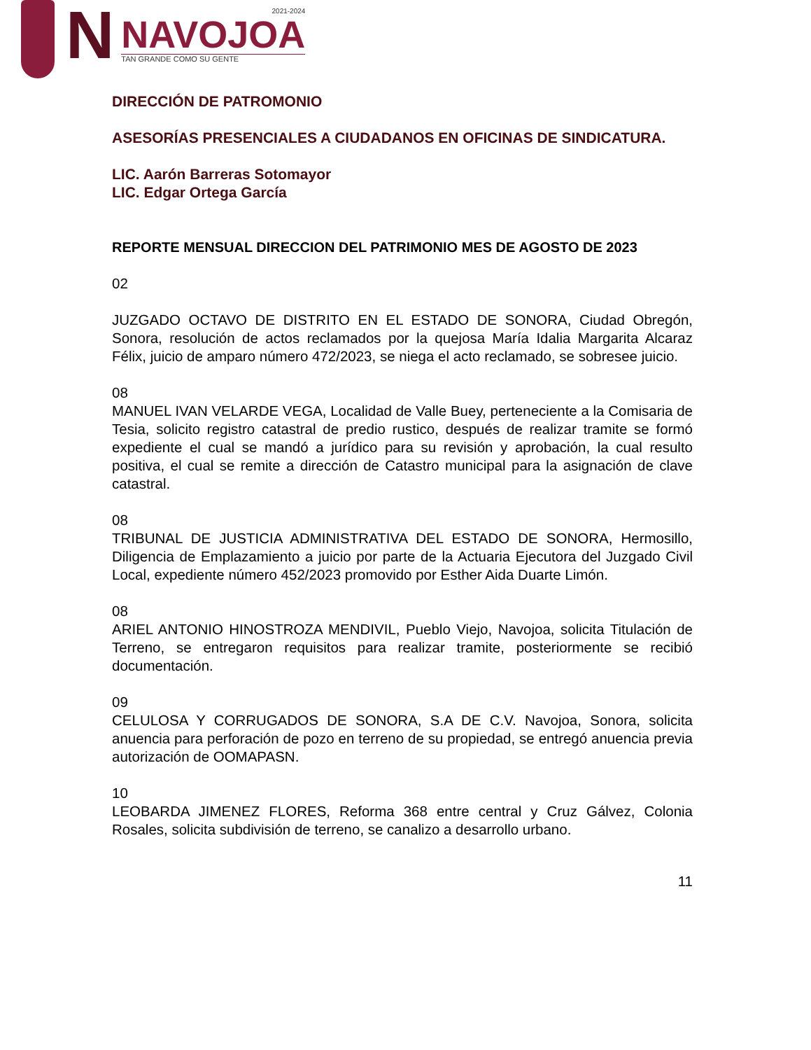N
2021-2024
NAVOJOA
TAN GRANDE COMO SU GENTE
DIRECCIÓN DE PATROMONIO
ASESORÍAS PRESENCIALES A CIUDADANOS EN OFICINAS DE SINDICATURA.
LIC. Aarón Barreras Sotomayor
LIC. Edgar Ortega García
REPORTE MENSUAL DIRECCION DEL PATRIMONIO MES DE AGOSTO DE 2023
02
JUZGADO OCTAVO DE DISTRITO EN EL ESTADO DE SONORA, Ciudad Obregón, Sonora, resolución de actos reclamados por la quejosa María Idalia Margarita Alcaraz Félix, juicio de amparo número 472/2023, se niega el acto reclamado, se sobresee juicio.
08
MANUEL IVAN VELARDE VEGA, Localidad de Valle Buey, perteneciente a la Comisaria de Tesia, solicito registro catastral de predio rustico, después de realizar tramite se formó expediente el cual se mandó a jurídico para su revisión y aprobación, la cual resulto positiva, el cual se remite a dirección de Catastro municipal para la asignación de clave catastral.
08
TRIBUNAL DE JUSTICIA ADMINISTRATIVA DEL ESTADO DE SONORA, Hermosillo, Diligencia de Emplazamiento a juicio por parte de la Actuaria Ejecutora del Juzgado Civil Local, expediente número 452/2023 promovido por Esther Aida Duarte Limón.
08
ARIEL ANTONIO HINOSTROZA MENDIVIL, Pueblo Viejo, Navojoa, solicita Titulación de Terreno, se entregaron requisitos para realizar tramite, posteriormente se recibió documentación.
09
CELULOSA Y CORRUGADOS DE SONORA, S.A DE C.V. Navojoa, Sonora, solicita anuencia para perforación de pozo en terreno de su propiedad, se entregó anuencia previa autorización de OOMAPASN.
10
LEOBARDA JIMENEZ FLORES, Reforma 368 entre central y Cruz Gálvez, Colonia Rosales, solicita subdivisión de terreno, se canalizo a desarrollo urbano.
11